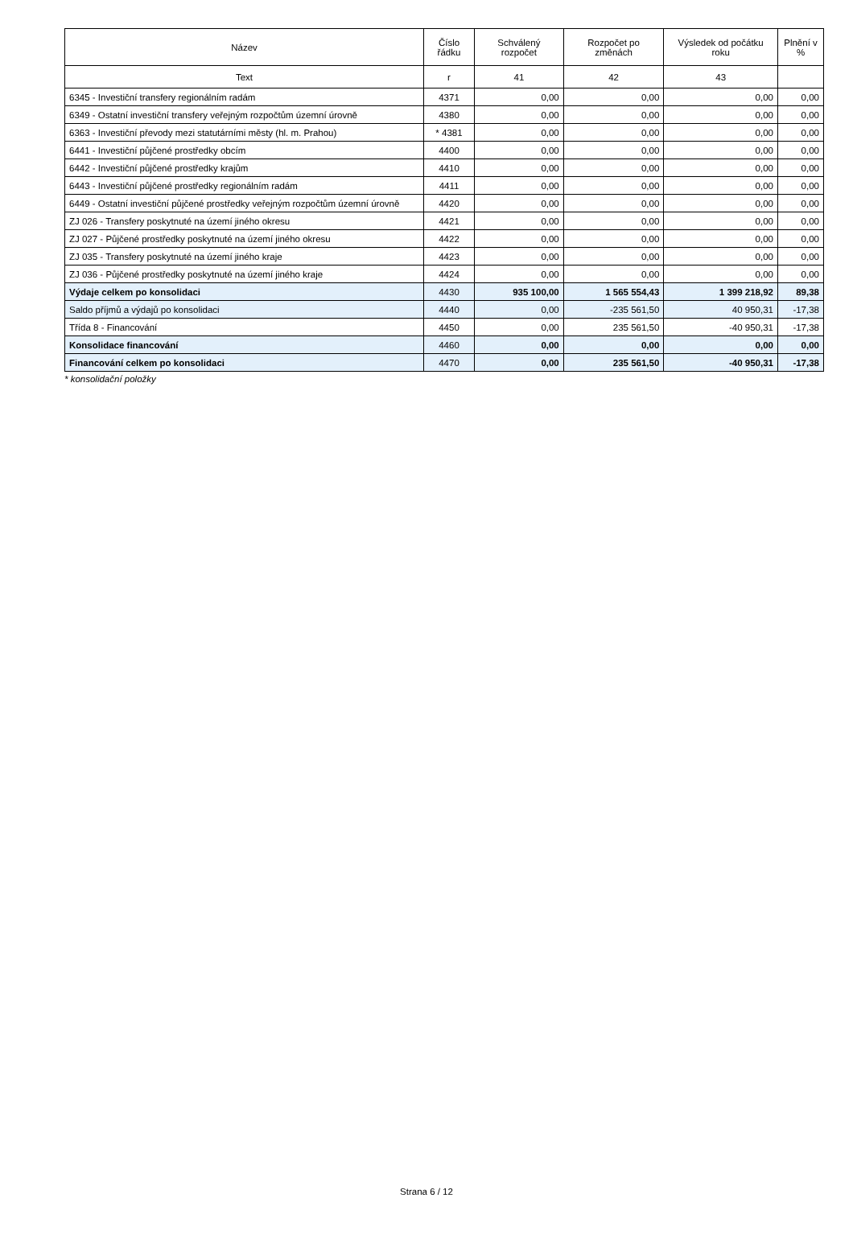| Název | Číslo řádku | Schválený rozpočet | Rozpočet po změnách | Výsledek od počátku roku | Plnění v % |
| --- | --- | --- | --- | --- | --- |
| Text | r | 41 | 42 | 43 | |
| 6345 - Investiční transfery regionálním radám | 4371 | 0,00 | 0,00 | 0,00 | 0,00 |
| 6349 - Ostatní investiční transfery veřejným rozpočtům územní úrovně | 4380 | 0,00 | 0,00 | 0,00 | 0,00 |
| 6363 - Investiční převody mezi statutárními městy (hl. m. Prahou) | * 4381 | 0,00 | 0,00 | 0,00 | 0,00 |
| 6441 - Investiční půjčené prostředky obcím | 4400 | 0,00 | 0,00 | 0,00 | 0,00 |
| 6442 - Investiční půjčené prostředky krajům | 4410 | 0,00 | 0,00 | 0,00 | 0,00 |
| 6443 - Investiční půjčené prostředky regionálním radám | 4411 | 0,00 | 0,00 | 0,00 | 0,00 |
| 6449 - Ostatní investiční půjčené prostředky veřejným rozpočtům územní úrovně | 4420 | 0,00 | 0,00 | 0,00 | 0,00 |
| ZJ 026 - Transfery poskytnuté na území jiného okresu | 4421 | 0,00 | 0,00 | 0,00 | 0,00 |
| ZJ 027 - Půjčené prostředky poskytnuté na území jiného okresu | 4422 | 0,00 | 0,00 | 0,00 | 0,00 |
| ZJ 035 - Transfery poskytnuté na území jiného kraje | 4423 | 0,00 | 0,00 | 0,00 | 0,00 |
| ZJ 036 - Půjčené prostředky poskytnuté na území jiného kraje | 4424 | 0,00 | 0,00 | 0,00 | 0,00 |
| Výdaje celkem po konsolidaci | 4430 | 935 100,00 | 1 565 554,43 | 1 399 218,92 | 89,38 |
| Saldo příjmů a výdajů po konsolidaci | 4440 | 0,00 | -235 561,50 | 40 950,31 | -17,38 |
| Třída 8 - Financování | 4450 | 0,00 | 235 561,50 | -40 950,31 | -17,38 |
| Konsolidace financování | 4460 | 0,00 | 0,00 | 0,00 | 0,00 |
| Financování celkem po konsolidaci | 4470 | 0,00 | 235 561,50 | -40 950,31 | -17,38 |
* konsolidační položky
Strana 6 / 12